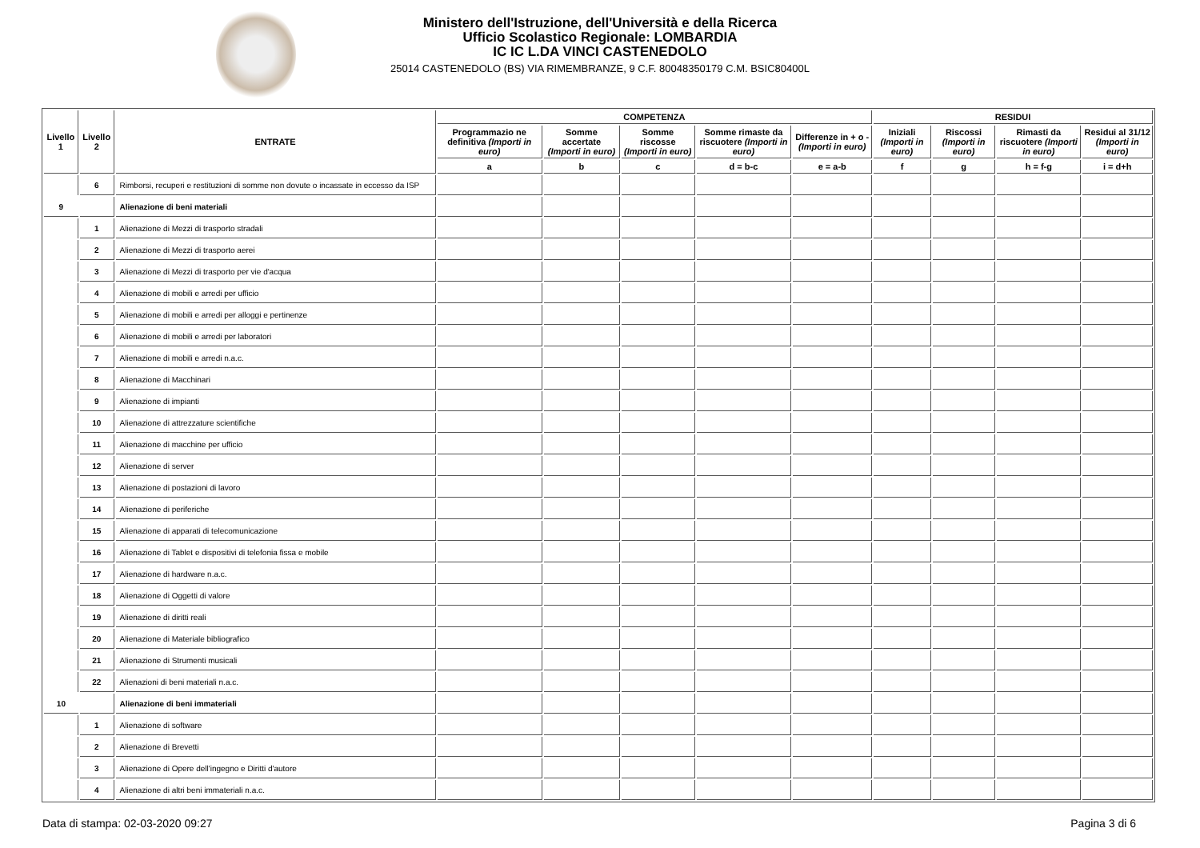Ministero dell'Istruzione, dell'Università e della Ricerca
Ufficio Scolastico Regionale: LOMBARDIA
IC IC L.DA VINCI CASTENEDOLO
25014 CASTENEDOLO (BS) VIA RIMEMBRANZE, 9 C.F. 80048350179 C.M. BSIC80400L
| Livello 1 | Livello 2 | ENTRATE | COMPETENZA | | | | | RESIDUI | | | |
| --- | --- | --- | --- | --- | --- | --- | --- | --- | --- | --- | --- |
| | | | Programmazio ne definitiva (Importi in euro) | Somme accertate (Importi in euro) | Somme riscosse (Importi in euro) | Somme rimaste da riscuotere (Importi in euro) | Differenze in + o - (Importi in euro) | Iniziali (Importi in euro) | Riscossi (Importi in euro) | Rimasti da riscuotere (Importi in euro) | Residui al 31/12 (Importi in euro) |
| | | | a | b | c | d = b-c | e = a-b | f | g | h = f-g | i = d+h |
| | 6 | Rimborsi, recuperi e restituzioni di somme non dovute o incassate in eccesso da ISP | | | | | | | | | |
| 9 | | Alienazione di beni materiali | | | | | | | | | |
| | 1 | Alienazione di Mezzi di trasporto stradali | | | | | | | | | |
| | 2 | Alienazione di Mezzi di trasporto aerei | | | | | | | | | |
| | 3 | Alienazione di Mezzi di trasporto per vie d'acqua | | | | | | | | | |
| | 4 | Alienazione di mobili e arredi per ufficio | | | | | | | | | |
| | 5 | Alienazione di mobili e arredi per alloggi e pertinenze | | | | | | | | | |
| | 6 | Alienazione di mobili e arredi per laboratori | | | | | | | | | |
| | 7 | Alienazione di mobili e arredi n.a.c. | | | | | | | | | |
| | 8 | Alienazione di Macchinari | | | | | | | | | |
| | 9 | Alienazione di impianti | | | | | | | | | |
| | 10 | Alienazione di attrezzature scientifiche | | | | | | | | | |
| | 11 | Alienazione di macchine per ufficio | | | | | | | | | |
| | 12 | Alienazione di server | | | | | | | | | |
| | 13 | Alienazione di postazioni di lavoro | | | | | | | | | |
| | 14 | Alienazione di periferiche | | | | | | | | | |
| | 15 | Alienazione di apparati di telecomunicazione | | | | | | | | | |
| | 16 | Alienazione di Tablet e dispositivi di telefonia fissa e mobile | | | | | | | | | |
| | 17 | Alienazione di hardware n.a.c. | | | | | | | | | |
| | 18 | Alienazione di Oggetti di valore | | | | | | | | | |
| | 19 | Alienazione di diritti reali | | | | | | | | | |
| | 20 | Alienazione di Materiale bibliografico | | | | | | | | | |
| | 21 | Alienazione di Strumenti musicali | | | | | | | | | |
| | 22 | Alienazioni di beni materiali n.a.c. | | | | | | | | | |
| 10 | | Alienazione di beni immateriali | | | | | | | | | |
| | 1 | Alienazione di software | | | | | | | | | |
| | 2 | Alienazione di Brevetti | | | | | | | | | |
| | 3 | Alienazione di Opere dell'ingegno e Diritti d'autore | | | | | | | | | |
| | 4 | Alienazione di altri beni immateriali n.a.c. | | | | | | | | | |
Data di stampa: 02-03-2020 09:27 Pagina 3 di 6